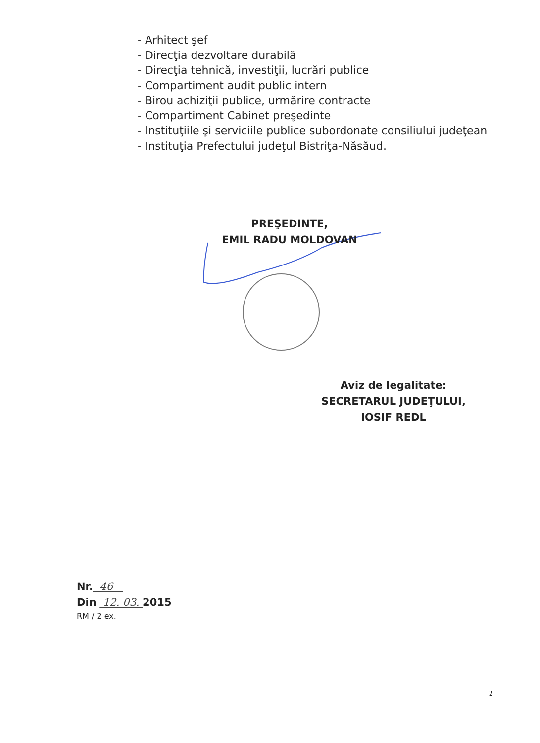- Arhitect şef
- Direcţia dezvoltare durabilă
- Direcţia tehnică, investiţii, lucrări publice
- Compartiment audit public intern
- Birou achiziţii publice, urmărire contracte
- Compartiment Cabinet preşedinte
- Instituţiile şi serviciile publice subordonate consiliului judeţean
- Instituţia Prefectului judeţul Bistriţa-Năsăud.
PREŞEDINTE,
EMIL RADU MOLDOVAN
Aviz de legalitate:
SECRETARUL JUDEŢULUI,
IOSIF REDL
Nr. 46
Din 12. 03. 2015
RM / 2 ex.
2